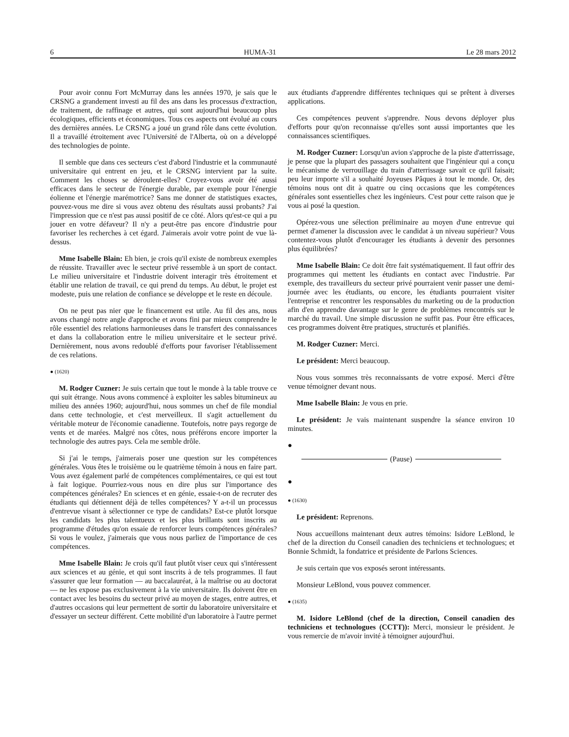6 HUMA-31 Le 28 mars 2012
Pour avoir connu Fort McMurray dans les années 1970, je sais que le CRSNG a grandement investi au fil des ans dans les processus d'extraction, de traitement, de raffinage et autres, qui sont aujourd'hui beaucoup plus écologiques, efficients et économiques. Tous ces aspects ont évolué au cours des dernières années. Le CRSNG a joué un grand rôle dans cette évolution. Il a travaillé étroitement avec l'Université de l'Alberta, où on a développé des technologies de pointe.
Il semble que dans ces secteurs c'est d'abord l'industrie et la communauté universitaire qui entrent en jeu, et le CRSNG intervient par la suite. Comment les choses se déroulent-elles? Croyez-vous avoir été aussi efficaces dans le secteur de l'énergie durable, par exemple pour l'énergie éolienne et l'énergie marémotrice? Sans me donner de statistiques exactes, pouvez-vous me dire si vous avez obtenu des résultats aussi probants? J'ai l'impression que ce n'est pas aussi positif de ce côté. Alors qu'est-ce qui a pu jouer en votre défaveur? Il n'y a peut-être pas encore d'industrie pour favoriser les recherches à cet égard. J'aimerais avoir votre point de vue là-dessus.
Mme Isabelle Blain: Eh bien, je crois qu'il existe de nombreux exemples de réussite. Travailler avec le secteur privé ressemble à un sport de contact. Le milieu universitaire et l'industrie doivent interagir très étroitement et établir une relation de travail, ce qui prend du temps. Au début, le projet est modeste, puis une relation de confiance se développe et le reste en découle.
On ne peut pas nier que le financement est utile. Au fil des ans, nous avons changé notre angle d'approche et avons fini par mieux comprendre le rôle essentiel des relations harmonieuses dans le transfert des connaissances et dans la collaboration entre le milieu universitaire et le secteur privé. Dernièrement, nous avons redoublé d'efforts pour favoriser l'établissement de ces relations.
● (1620)
M. Rodger Cuzner: Je suis certain que tout le monde à la table trouve ce qui suit étrange. Nous avons commencé à exploiter les sables bitumineux au milieu des années 1960; aujourd'hui, nous sommes un chef de file mondial dans cette technologie, et c'est merveilleux. Il s'agit actuellement du véritable moteur de l'économie canadienne. Toutefois, notre pays regorge de vents et de marées. Malgré nos côtes, nous préférons encore importer la technologie des autres pays. Cela me semble drôle.
Si j'ai le temps, j'aimerais poser une question sur les compétences générales. Vous êtes le troisième ou le quatrième témoin à nous en faire part. Vous avez également parlé de compétences complémentaires, ce qui est tout à fait logique. Pourriez-vous nous en dire plus sur l'importance des compétences générales? En sciences et en génie, essaie-t-on de recruter des étudiants qui détiennent déjà de telles compétences? Y a-t-il un processus d'entrevue visant à sélectionner ce type de candidats? Est-ce plutôt lorsque les candidats les plus talentueux et les plus brillants sont inscrits au programme d'études qu'on essaie de renforcer leurs compétences générales? Si vous le voulez, j'aimerais que vous nous parliez de l'importance de ces compétences.
Mme Isabelle Blain: Je crois qu'il faut plutôt viser ceux qui s'intéressent aux sciences et au génie, et qui sont inscrits à de tels programmes. Il faut s'assurer que leur formation — au baccalauréat, à la maîtrise ou au doctorat — ne les expose pas exclusivement à la vie universitaire. Ils doivent être en contact avec les besoins du secteur privé au moyen de stages, entre autres, et d'autres occasions qui leur permettent de sortir du laboratoire universitaire et d'essayer un secteur différent. Cette mobilité d'un laboratoire à l'autre permet
aux étudiants d'apprendre différentes techniques qui se prêtent à diverses applications.
Ces compétences peuvent s'apprendre. Nous devons déployer plus d'efforts pour qu'on reconnaisse qu'elles sont aussi importantes que les connaissances scientifiques.
M. Rodger Cuzner: Lorsqu'un avion s'approche de la piste d'atterrissage, je pense que la plupart des passagers souhaitent que l'ingénieur qui a conçu le mécanisme de verrouillage du train d'atterrissage savait ce qu'il faisait; peu leur importe s'il a souhaité Joyeuses Pâques à tout le monde. Or, des témoins nous ont dit à quatre ou cinq occasions que les compétences générales sont essentielles chez les ingénieurs. C'est pour cette raison que je vous ai posé la question.
Opérez-vous une sélection préliminaire au moyen d'une entrevue qui permet d'amener la discussion avec le candidat à un niveau supérieur? Vous contentez-vous plutôt d'encourager les étudiants à devenir des personnes plus équilibrées?
Mme Isabelle Blain: Ce doit être fait systématiquement. Il faut offrir des programmes qui mettent les étudiants en contact avec l'industrie. Par exemple, des travailleurs du secteur privé pourraient venir passer une demi-journée avec les étudiants, ou encore, les étudiants pourraient visiter l'entreprise et rencontrer les responsables du marketing ou de la production afin d'en apprendre davantage sur le genre de problèmes rencontrés sur le marché du travail. Une simple discussion ne suffit pas. Pour être efficaces, ces programmes doivent être pratiques, structurés et planifiés.
M. Rodger Cuzner: Merci.
Le président: Merci beaucoup.
Nous vous sommes très reconnaissants de votre exposé. Merci d'être venue témoigner devant nous.
Mme Isabelle Blain: Je vous en prie.
Le président: Je vais maintenant suspendre la séance environ 10 minutes.
●
(Pause)
●
● (1630)
Le président: Reprenons.
Nous accueillons maintenant deux autres témoins: Isidore LeBlond, le chef de la direction du Conseil canadien des techniciens et technologues; et Bonnie Schmidt, la fondatrice et présidente de Parlons Sciences.
Je suis certain que vos exposés seront intéressants.
Monsieur LeBlond, vous pouvez commencer.
● (1635)
M. Isidore LeBlond (chef de la direction, Conseil canadien des techniciens et technologues (CCTT)): Merci, monsieur le président. Je vous remercie de m'avoir invité à témoigner aujourd'hui.